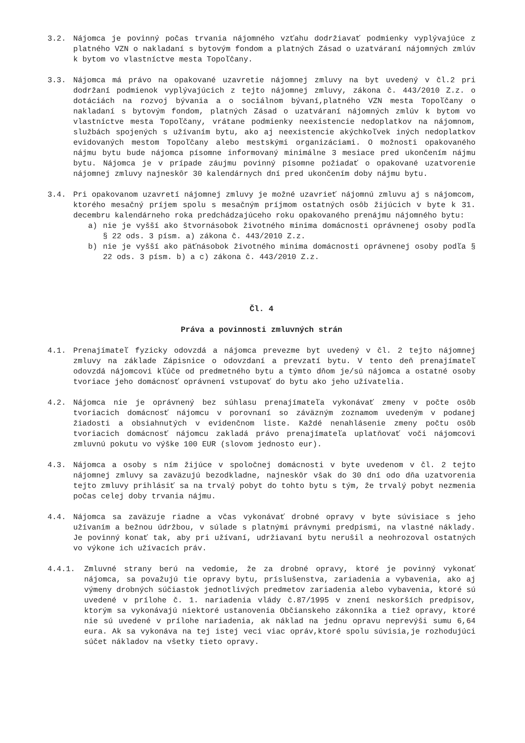3.2. Nájomca je povinný počas trvania nájomného vzťahu dodržiavať podmienky vyplývajúce z platného VZN o nakladaní s bytovým fondom a platných Zásad o uzatváraní nájomných zmlúv k bytom vo vlastníctve mesta Topoľčany.
3.3. Nájomca má právo na opakované uzavretie nájomnej zmluvy na byt uvedený v čl.2 pri dodržaní podmienok vyplývajúcich z tejto nájomnej zmluvy, zákona č. 443/2010 Z.z. o dotáciách na rozvoj bývania a o sociálnom bývaní,platného VZN mesta Topoľčany o nakladaní s bytovým fondom, platných Zásad o uzatváraní nájomných zmlúv k bytom vo vlastníctve mesta Topoľčany, vrátane podmienky neexistencie nedoplatkov na nájomnom, službách spojených s užívaním bytu, ako aj neexistencie akýchkoľvek iných nedoplatkov evidovaných mestom Topoľčany alebo mestskými organizáciami. O možnosti opakovaného nájmu bytu bude nájomca písomne informovaný minimálne 3 mesiace pred ukončením nájmu bytu. Nájomca je v prípade záujmu povinný písomne požiadať o opakované uzatvorenie nájomnej zmluvy najneskôr 30 kalendárnych dní pred ukončením doby nájmu bytu.
3.4. Pri opakovanom uzavretí nájomnej zmluvy je možné uzavrieť nájomnú zmluvu aj s nájomcom, ktorého mesačný príjem spolu s mesačným príjmom ostatných osôb žijúcich v byte k 31. decembru kalendárneho roka predchádzajúceho roku opakovaného prenájmu nájomného bytu:
a) nie je vyšší ako štvornásobok životného minima domácnosti oprávnenej osoby podľa § 22 ods. 3 písm. a) zákona č. 443/2010 Z.z.
b) nie je vyšší ako päťnásobok životného minima domácnosti oprávnenej osoby podľa § 22 ods. 3 písm. b) a c) zákona č. 443/2010 Z.z.
Čl. 4
Práva a povinnosti zmluvných strán
4.1. Prenajímateľ fyzicky odovzdá a nájomca prevezme byt uvedený v čl. 2 tejto nájomnej zmluvy na základe Zápisnice o odovzdaní a prevzatí bytu. V tento deň prenajímateľ odovzdá nájomcovi kľúče od predmetného bytu a týmto dňom je/sú nájomca a ostatné osoby tvoriace jeho domácnosť oprávnení vstupovať do bytu ako jeho užívatelia.
4.2. Nájomca nie je oprávnený bez súhlasu prenajímateľa vykonávať zmeny v počte osôb tvoriacich domácnosť nájomcu v porovnaní so záväzným zoznamom uvedeným v podanej žiadosti a obsiahnutých v evidenčnom liste. Každé nenahlásenie zmeny počtu osôb tvoriacich domácnosť nájomcu zakladá právo prenajímateľa uplatňovať voči nájomcovi zmluvnú pokutu vo výške 100 EUR (slovom jednosto eur).
4.3. Nájomca a osoby s ním žijúce v spoločnej domácnosti v byte uvedenom v čl. 2 tejto nájomnej zmluvy sa zaväzujú bezodkladne, najneskôr však do 30 dní odo dňa uzatvorenia tejto zmluvy prihlásiť sa na trvalý pobyt do tohto bytu s tým, že trvalý pobyt nezmenia počas celej doby trvania nájmu.
4.4. Nájomca sa zaväzuje riadne a včas vykonávať drobné opravy v byte súvisiace s jeho užívaním a bežnou údržbou, v súlade s platnými právnymi predpismi, na vlastné náklady. Je povinný konať tak, aby pri užívaní, udržiavaní bytu nerušil a neohrozoval ostatných vo výkone ich užívacích práv.
4.4.1. Zmluvné strany berú na vedomie, že za drobné opravy, ktoré je povinný vykonať nájomca, sa považujú tie opravy bytu, príslušenstva, zariadenia a vybavenia, ako aj výmeny drobných súčiastok jednotlivých predmetov zariadenia alebo vybavenia, ktoré sú uvedené v prílohe č. 1. nariadenia vlády č.87/1995 v znení neskorších predpisov, ktorým sa vykonávajú niektoré ustanovenia Občianskeho zákonníka a tiež opravy, ktoré nie sú uvedené v prílohe nariadenia, ak náklad na jednu opravu neprevýši sumu 6,64 eura. Ak sa vykonáva na tej istej veci viac opráv,ktoré spolu súvisia,je rozhodujúci súčet nákladov na všetky tieto opravy.